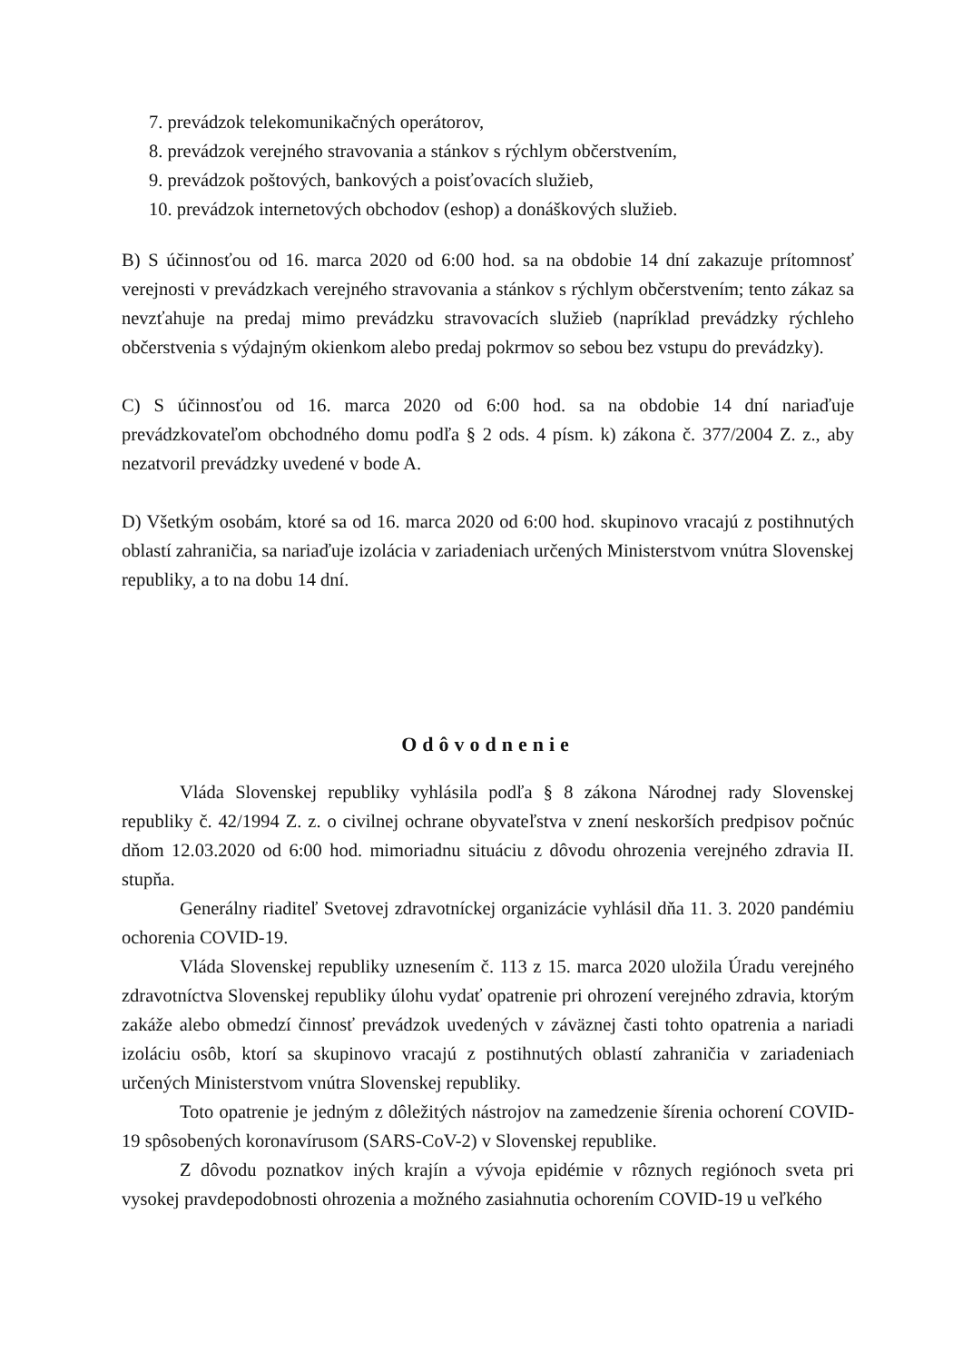7. prevádzok telekomunikačných operátorov,
8. prevádzok verejného stravovania a stánkov s rýchlym občerstvením,
9. prevádzok poštových, bankových a poisťovacích služieb,
10. prevádzok internetových obchodov (eshop) a donáškových služieb.
B) S účinnosťou od 16. marca 2020 od 6:00 hod. sa na obdobie 14 dní zakazuje prítomnosť verejnosti v prevádzkach verejného stravovania a stánkov s rýchlym občerstvením; tento zákaz sa nevzťahuje na predaj mimo prevádzku stravovacích služieb (napríklad prevádzky rýchleho občerstvenia s výdajným okienkom alebo predaj pokrmov so sebou bez vstupu do prevádzky).
C) S účinnosťou od 16. marca 2020 od 6:00 hod. sa na obdobie 14 dní nariaďuje prevádzkovateľom obchodného domu podľa § 2 ods. 4 písm. k) zákona č. 377/2004 Z. z., aby nezatvoril prevádzky uvedené v bode A.
D) Všetkým osobám, ktoré sa od 16. marca 2020 od 6:00 hod. skupinovo vracajú z postihnutých oblastí zahraničia, sa nariaďuje izolácia v zariadeniach určených Ministerstvom vnútra Slovenskej republiky, a to na dobu 14 dní.
Odôvodnenie
Vláda Slovenskej republiky vyhlásila podľa § 8 zákona Národnej rady Slovenskej republiky č. 42/1994 Z. z. o civilnej ochrane obyvateľstva v znení neskorších predpisov počnúc dňom 12.03.2020 od 6:00 hod. mimoriadnu situáciu z dôvodu ohrozenia verejného zdravia II. stupňa.
Generálny riaditeľ Svetovej zdravotníckej organizácie vyhlásil dňa 11. 3. 2020 pandémiu ochorenia COVID-19.
Vláda Slovenskej republiky uznesením č. 113 z 15. marca 2020 uložila Úradu verejného zdravotníctva Slovenskej republiky úlohu vydať opatrenie pri ohrození verejného zdravia, ktorým zakáže alebo obmedzí činnosť prevádzok uvedených v záväznej časti tohto opatrenia a nariadi izoláciu osôb, ktorí sa skupinovo vracajú z postihnutých oblastí zahraničia v zariadeniach určených Ministerstvom vnútra Slovenskej republiky.
Toto opatrenie je jedným z dôležitých nástrojov na zamedzenie šírenia ochorení COVID-19 spôsobených koronavírusom (SARS-CoV-2) v Slovenskej republike.
Z dôvodu poznatkov iných krajín a vývoja epidémie v rôznych regiónoch sveta pri vysokej pravdepodobnosti ohrozenia a možného zasiahnutia ochorením COVID-19 u veľkého